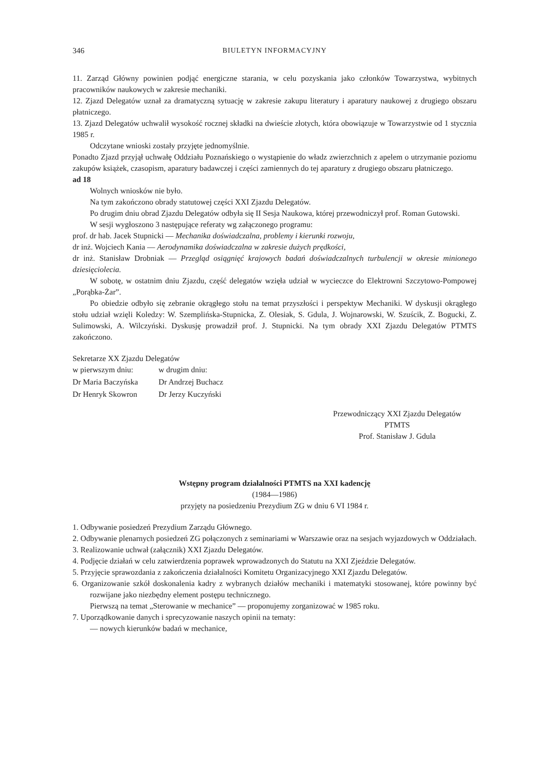346 BIULETYN INFORMACYJNY
11. Zarząd Główny powinien podjąć energiczne starania, w celu pozyskania jako członków Towarzystwa, wybitnych pracowników naukowych w zakresie mechaniki.
12. Zjazd Delegatów uznał za dramatyczną sytuację w zakresie zakupu literatury i aparatury naukowej z drugiego obszaru płatniczego.
13. Zjazd Delegatów uchwalił wysokość rocznej składki na dwieście złotych, która obowiązuje w Towarzystwie od 1 stycznia 1985 r.
Odczytane wnioski zostały przyjęte jednomyślnie.
Ponadto Zjazd przyjął uchwałę Oddziału Poznańskiego o wystąpienie do władz zwierzchnich z apelem o utrzymanie poziomu zakupów książek, czasopism, aparatury badawczej i części zamiennych do tej aparatury z drugiego obszaru płatniczego.
ad 18
Wolnych wniosków nie było.
Na tym zakończono obrady statutowej części XXI Zjazdu Delegatów.
Po drugim dniu obrad Zjazdu Delegatów odbyła się II Sesja Naukowa, której przewodniczył prof. Roman Gutowski.
W sesji wygłoszono 3 następujące referaty wg załączonego programu:
prof. dr hab. Jacek Stupnicki — Mechanika doświadczalna, problemy i kierunki rozwoju,
dr inż. Wojciech Kania — Aerodynamika doświadczalna w zakresie dużych prędkości,
dr inż. Stanisław Drobniak — Przegląd osiągnięć krajowych badań doświadczalnych turbulencji w okresie minionego dziesięciolecia.
W sobotę, w ostatnim dniu Zjazdu, część delegatów wzięła udział w wycieczce do Elektrowni Szczytowo-Pompowej „Porąbka-Żar”.
Po obiedzie odbyło się zebranie okrągłego stołu na temat przyszłości i perspektyw Mechaniki. W dyskusji okrągłego stołu udział wzięli Koledzy: W. Szemplińska-Stupnicka, Z. Olesiak, S. Gdula, J. Wojnarowski, W. Szuścik, Z. Bogucki, Z. Sulimowski, A. Wilczyński. Dyskusję prowadził prof. J. Stupnicki. Na tym obrady XXI Zjazdu Delegatów PTMTS zakończono.
Sekretarze XX Zjazdu Delegatów
| w pierwszym dniu: | w drugim dniu: |
| Dr Maria Baczyńska | Dr Andrzej Buchacz |
| Dr Henryk Skowron | Dr Jerzy Kuczyński |
Przewodniczący XXI Zjazdu Delegatów
PTMTS
Prof. Stanisław J. Gdula
Wstępny program działalności PTMTS na XXI kadencję
(1984—1986)
przyjęty na posiedzeniu Prezydium ZG w dniu 6 VI 1984 r.
1. Odbywanie posiedzeń Prezydium Zarządu Głównego.
2. Odbywanie plenarnych posiedzeń ZG połączonych z seminariami w Warszawie oraz na sesjach wyjazdowych w Oddziałach.
3. Realizowanie uchwał (załącznik) XXI Zjazdu Delegatów.
4. Podjęcie działań w celu zatwierdzenia poprawek wprowadzonych do Statutu na XXI Zjeździe Delegatów.
5. Przyjęcie sprawozdania z zakończenia działalności Komitetu Organizacyjnego XXI Zjazdu Delegatów.
6. Organizowanie szkół doskonalenia kadry z wybranych działów mechaniki i matematyki stosowanej, które powinny być rozwijane jako niezbędny element postępu technicznego.
Pierwszą na temat „Sterowanie w mechanice” — proponujemy zorganizować w 1985 roku.
7. Uporządkowanie danych i sprecyzowanie naszych opinii na tematy:
— nowych kierunków badań w mechanice,